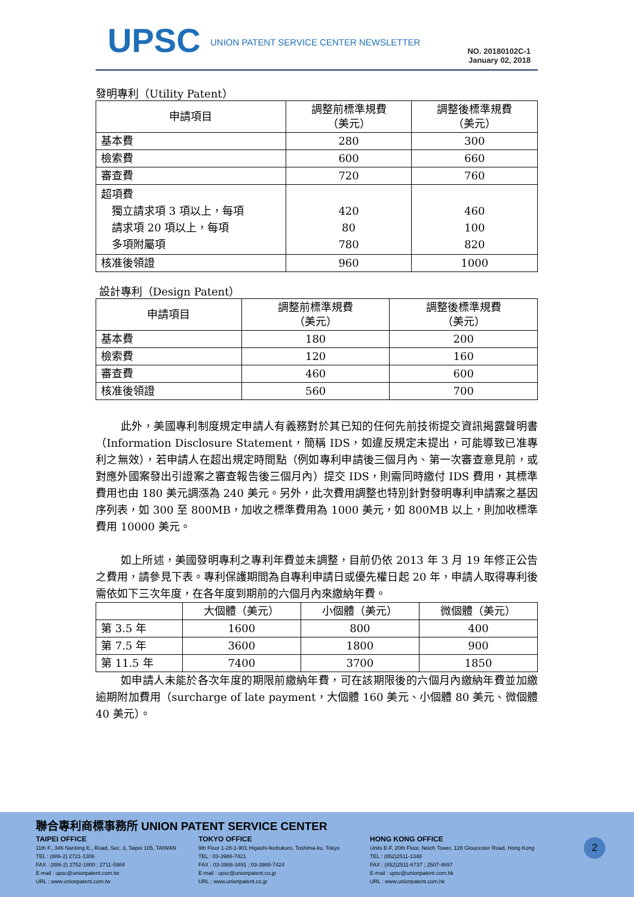UPSC
UNION PATENT SERVICE CENTER NEWSLETTER
NO. 20180102C-1
January 02, 2018
發明專利（Utility Patent）
| 申請項目 | 調整前標準規費 （美元） | 調整後標準規費 （美元） |
| --- | --- | --- |
| 基本費 | 280 | 300 |
| 檢索費 | 600 | 660 |
| 審查費 | 720 | 760 |
| 超項費 獨立請求項 3 項以上，每項 請求項 20 項以上，每項 多項附屬項 | 420 80 780 | 460 100 820 |
| 核准後領證 | 960 | 1000 |
設計專利（Design Patent）
| 申請項目 | 調整前標準規費 （美元） | 調整後標準規費 （美元） |
| --- | --- | --- |
| 基本費 | 180 | 200 |
| 檢索費 | 120 | 160 |
| 審查費 | 460 | 600 |
| 核准後領證 | 560 | 700 |
此外，美國專利制度規定申請人有義務對於其已知的任何先前技術提交資訊揭露聲明書（Information Disclosure Statement，簡稱 IDS，如違反規定未提出，可能導致已准專利之無效），若申請人在超出規定時間點（例如專利申請後三個月內、第一次審查意見前，或對應外國案發出引證案之審查報告後三個月內）提交 IDS，則需同時繳付 IDS 費用，其標準費用也由 180 美元調漲為 240 美元。另外，此次費用調整也特別針對發明專利申請案之基因序列表，如 300 至 800MB，加收之標準費用為 1000 美元，如 800MB 以上，則加收標準費用 10000 美元。
如上所述，美國發明專利之專利年費並未調整，目前仍依 2013 年 3 月 19 年修正公告之費用，請參見下表。專利保護期間為自專利申請日或優先權日起 20 年，申請人取得專利後需依如下三次年度，在各年度到期前的六個月內來繳納年費。
| | 大個體（美元） | 小個體（美元） | 微個體（美元） |
| --- | --- | --- | --- |
| 第 3.5 年 | 1600 | 800 | 400 |
| 第 7.5 年 | 3600 | 1800 | 900 |
| 第 11.5 年 | 7400 | 3700 | 1850 |
如申請人未能於各次年度的期限前繳納年費，可在該期限後的六個月內繳納年費並加繳逾期附加費用（surcharge of late payment，大個體 160 美元、小個體 80 美元、微個體 40 美元）。
聯合專利商標事務所 UNION PATENT SERVICE CENTER
TAIPEI OFFICE
11th F., 346 Nanking E., Road, Sec. 3, Taipei 105, TAIWAN
TEL : (886-2) 2721-1306
FAX : (886-2) 2752-1800 ; 2711-5984
E-mail : upsc@unionpatent.com.tw
URL : www.unionpatent.com.tw
TOKYO OFFICE
9th Floor 1-28-1-901 Higashi-Ikebukuro, Toshima-ku, Tokyo
TEL : 03-3988-7421
FAX : 03-3988-3491 ; 03-3988-7424
E-mail : upsc@unionpatent.co.jp
URL : www.unionpatent.co.jp
HONG KONG OFFICE
Units E-F, 20th Floor, Neich Tower, 128 Gloucester Road, Hong Kong
TEL : (852)2511-1348
FAX : (852)2511-6737 ; 2507-4697
E-mail : upsc@unionpatent.com.hk
URL : www.unionpatent.com.hk
2